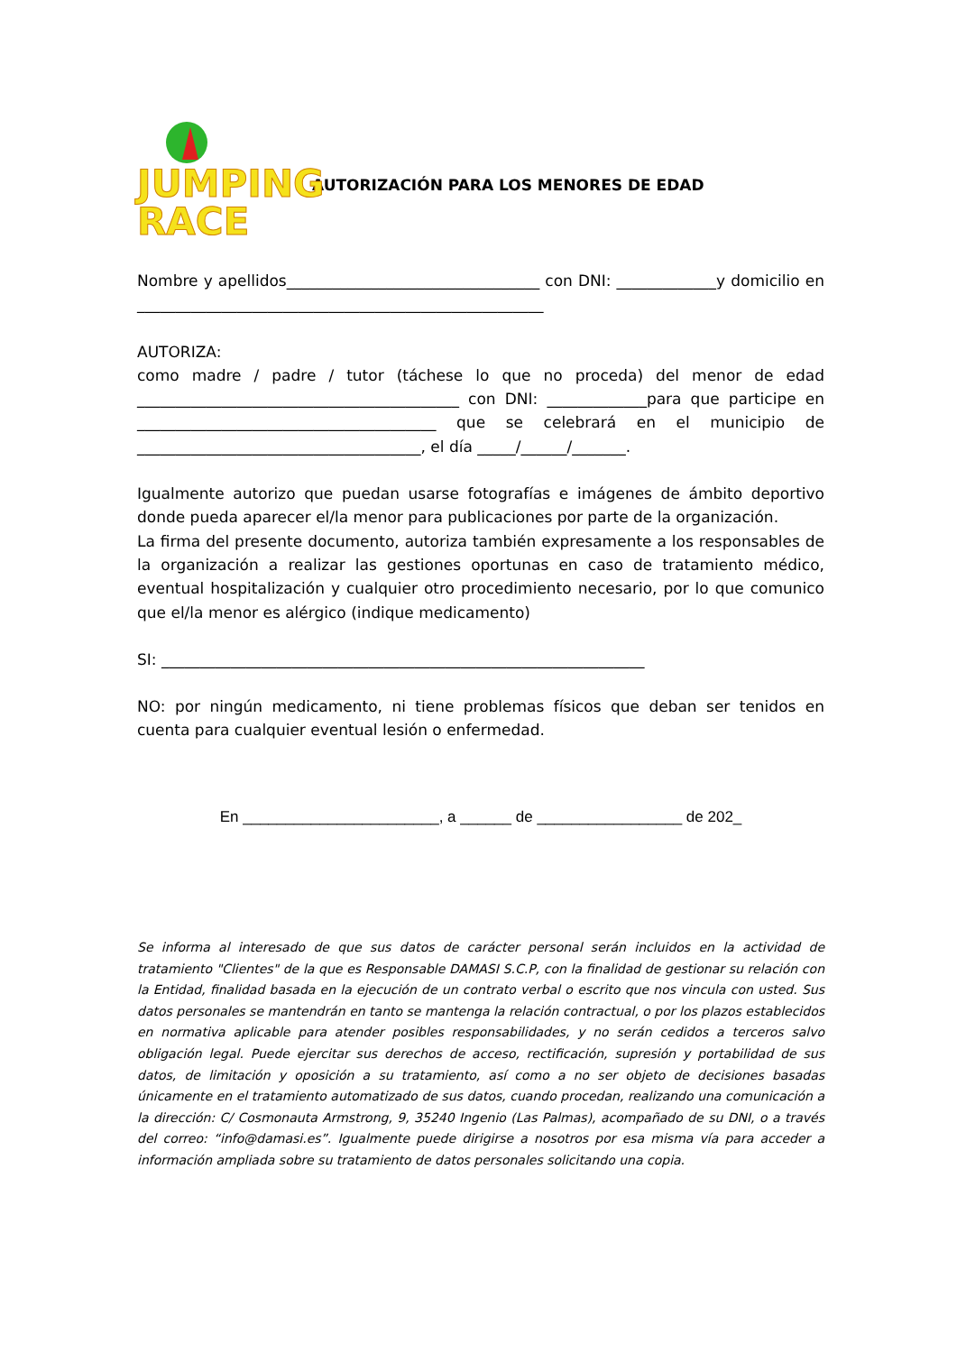JUMPING
RACE
AUTORIZACIÓN PARA LOS MENORES DE EDAD
Nombre y apellidos_________________________________ con DNI: _____________y domicilio en _____________________________________________________
AUTORIZA:
como madre / padre / tutor (táchese lo que no proceda) del menor de edad __________________________________________ con DNI: _____________para que participe en _______________________________________ que se celebrará en el municipio de _____________________________________, el día _____/______/_______.
Igualmente autorizo que puedan usarse fotografías e imágenes de ámbito deportivo donde pueda aparecer el/la menor para publicaciones por parte de la organización.
La firma del presente documento, autoriza también expresamente a los responsables de la organización a realizar las gestiones oportunas en caso de tratamiento médico, eventual hospitalización y cualquier otro procedimiento necesario, por lo que comunico que el/la menor es alérgico (indique medicamento)
SI: _______________________________________________________________
NO: por ningún medicamento, ni tiene problemas físicos que deban ser tenidos en cuenta para cualquier eventual lesión o enfermedad.
En _______________________, a ______ de _________________ de 202_
Se informa al interesado de que sus datos de carácter personal serán incluidos en la actividad de tratamiento "Clientes" de la que es Responsable DAMASI S.C.P, con la finalidad de gestionar su relación con la Entidad, finalidad basada en la ejecución de un contrato verbal o escrito que nos vincula con usted. Sus datos personales se mantendrán en tanto se mantenga la relación contractual, o por los plazos establecidos en normativa aplicable para atender posibles responsabilidades, y no serán cedidos a terceros salvo obligación legal. Puede ejercitar sus derechos de acceso, rectificación, supresión y portabilidad de sus datos, de limitación y oposición a su tratamiento, así como a no ser objeto de decisiones basadas únicamente en el tratamiento automatizado de sus datos, cuando procedan, realizando una comunicación a la dirección: C/ Cosmonauta Armstrong, 9, 35240 Ingenio (Las Palmas), acompañado de su DNI, o a través del correo: “info@damasi.es”. Igualmente puede dirigirse a nosotros por esa misma vía para acceder a información ampliada sobre su tratamiento de datos personales solicitando una copia.